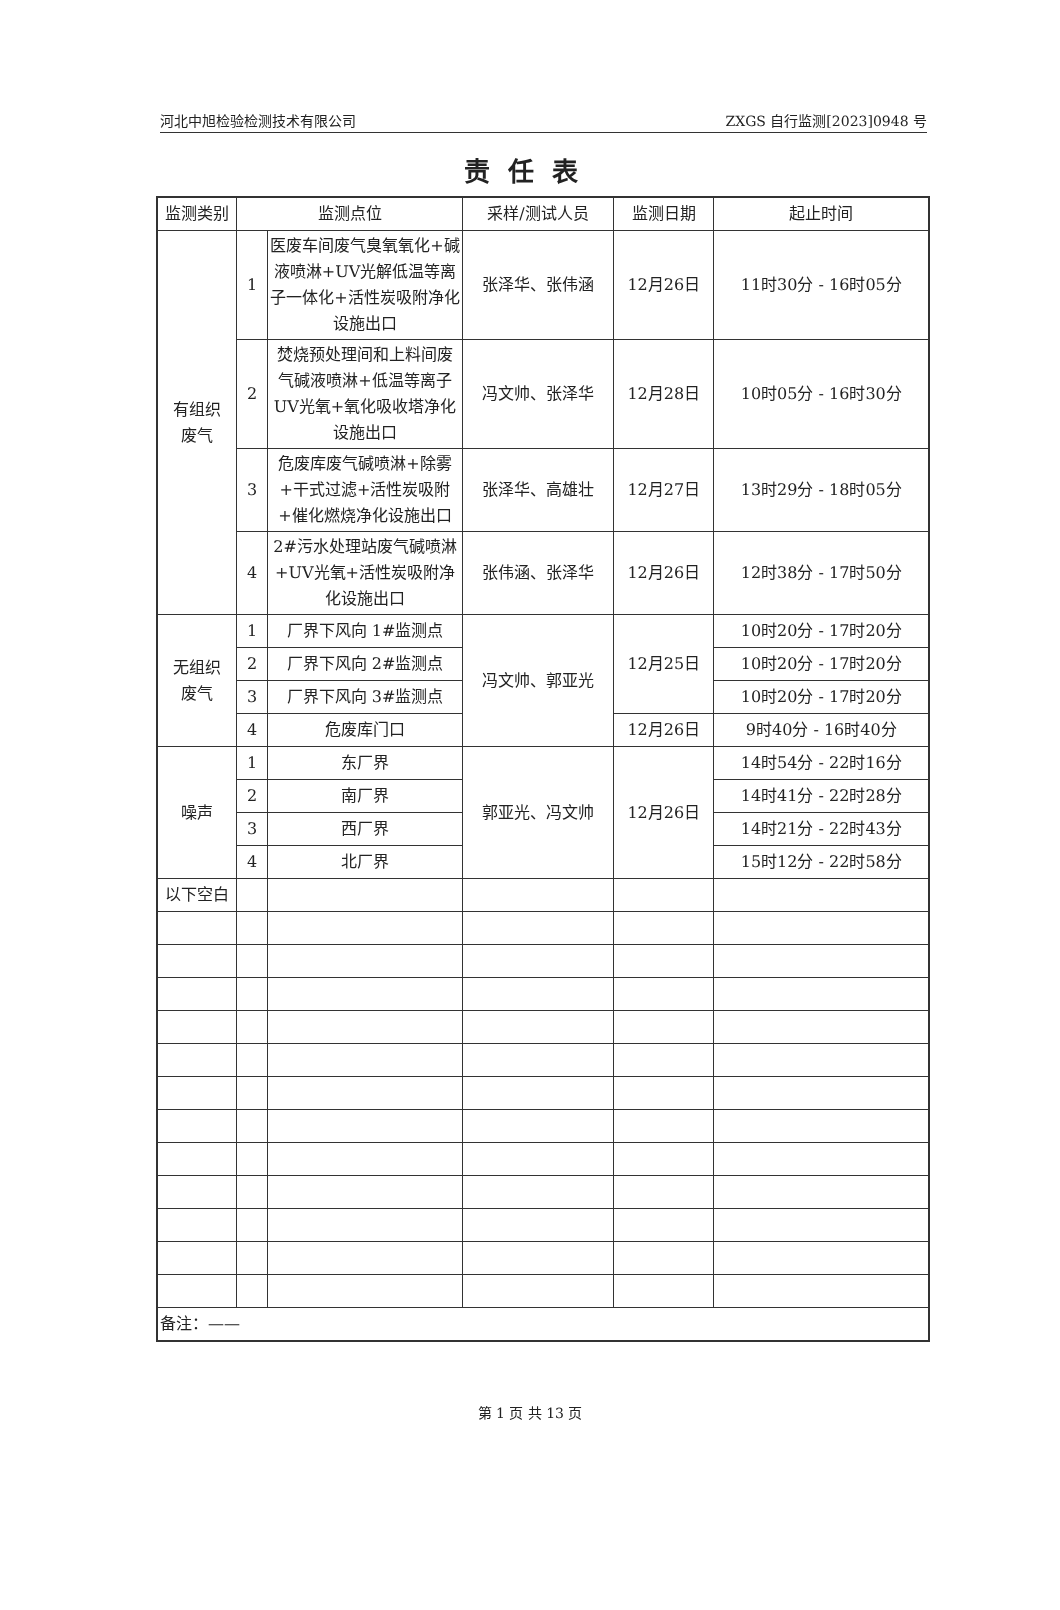河北中旭检验检测技术有限公司 ZXGS 自行监测[2023]0948 号
责任表
| 监测类别 | 监测点位 | | 采样/测试人员 | 监测日期 | 起止时间 |
| --- | --- | --- | --- | --- | --- |
| 有组织 废气 | 1 | 医废车间废气臭氧氧化+碱液喷淋+UV光解低温等离子一体化+活性炭吸附净化设施出口 | 张泽华、张伟涵 | 12月26日 | 11时30分 - 16时05分 |
| | 2 | 焚烧预处理间和上料间废气碱液喷淋+低温等离子UV光氧+氧化吸收塔净化设施出口 | 冯文帅、张泽华 | 12月28日 | 10时05分 - 16时30分 |
| | 3 | 危废库废气碱喷淋+除雾+干式过滤+活性炭吸附+催化燃烧净化设施出口 | 张泽华、高雄壮 | 12月27日 | 13时29分 - 18时05分 |
| | 4 | 2#污水处理站废气碱喷淋+UV光氧+活性炭吸附净化设施出口 | 张伟涵、张泽华 | 12月26日 | 12时38分 - 17时50分 |
| 无组织 废气 | 1 | 厂界下风向 1#监测点 | 冯文帅、郭亚光 | 12月25日 | 10时20分 - 17时20分 |
| | 2 | 厂界下风向 2#监测点 | | | 10时20分 - 17时20分 |
| | 3 | 厂界下风向 3#监测点 | | | 10时20分 - 17时20分 |
| | 4 | 危废库门口 | | 12月26日 | 9时40分 - 16时40分 |
| 噪声 | 1 | 东厂界 | 郭亚光、冯文帅 | 12月26日 | 14时54分 - 22时16分 |
| | 2 | 南厂界 | | | 14时41分 - 22时28分 |
| | 3 | 西厂界 | | | 14时21分 - 22时43分 |
| | 4 | 北厂界 | | | 15时12分 - 22时58分 |
| 以下空白 | | | | | |
| 备注：—— | | | | | |
第 1 页 共 13 页